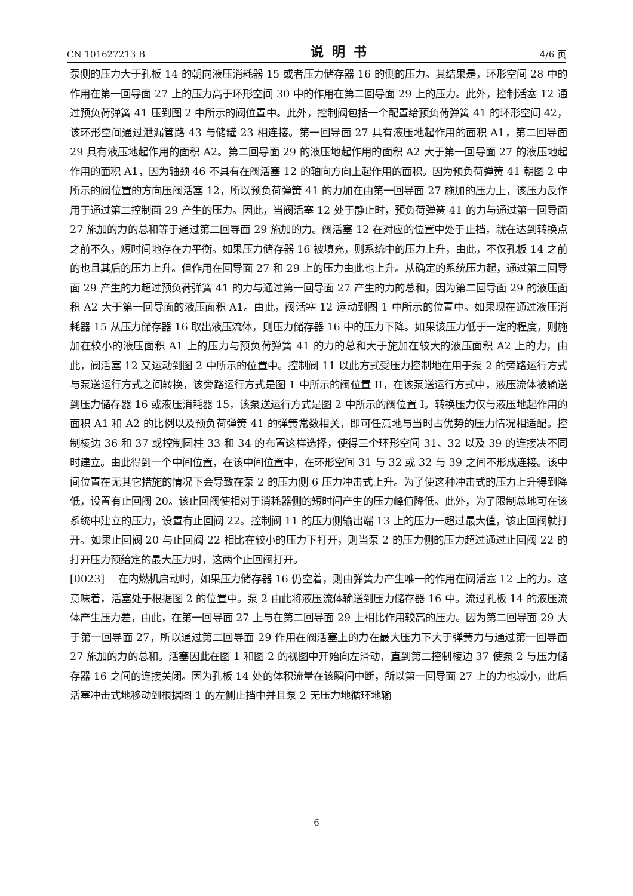CN 101627213 B 说明书 4/6 页
泵侧的压力大于孔板 14 的朝向液压消耗器 15 或者压力储存器 16 的侧的压力。其结果是，环形空间 28 中的作用在第一回导面 27 上的压力高于环形空间 30 中的作用在第二回导面 29 上的压力。此外，控制活塞 12 通过预负荷弹簧 41 压到图 2 中所示的阀位置中。此外，控制阀包括一个配置给预负荷弹簧 41 的环形空间 42，该环形空间通过泄漏管路 43 与储罐 23 相连接。第一回导面 27 具有液压地起作用的面积 A1，第二回导面 29 具有液压地起作用的面积 A2。第二回导面 29 的液压地起作用的面积 A2 大于第一回导面 27 的液压地起作用的面积 A1，因为轴颈 46 不具有在阀活塞 12 的轴向方向上起作用的面积。因为预负荷弹簧 41 朝图 2 中所示的阀位置的方向压阀活塞 12，所以预负荷弹簧 41 的力加在由第一回导面 27 施加的压力上，该压力反作用于通过第二控制面 29 产生的压力。因此，当阀活塞 12 处于静止时，预负荷弹簧 41 的力与通过第一回导面 27 施加的力的总和等于通过第二回导面 29 施加的力。阀活塞 12 在对应的位置中处于止挡，就在达到转换点之前不久，短时间地存在力平衡。如果压力储存器 16 被填充，则系统中的压力上升，由此，不仅孔板 14 之前的也且其后的压力上升。但作用在回导面 27 和 29 上的压力由此也上升。从确定的系统压力起，通过第二回导面 29 产生的力超过预负荷弹簧 41 的力与通过第一回导面 27 产生的力的总和，因为第二回导面 29 的液压面积 A2 大于第一回导面的液压面积 A1。由此，阀活塞 12 运动到图 1 中所示的位置中。如果现在通过液压消耗器 15 从压力储存器 16 取出液压流体，则压力储存器 16 中的压力下降。如果该压力低于一定的程度，则施加在较小的液压面积 A1 上的压力与预负荷弹簧 41 的力的总和大于施加在较大的液压面积 A2 上的力，由此，阀活塞 12 又运动到图 2 中所示的位置中。控制阀 11 以此方式受压力控制地在用于泵 2 的旁路运行方式与泵送运行方式之间转换，该旁路运行方式是图 1 中所示的阀位置 II，在该泵送运行方式中，液压流体被输送到压力储存器 16 或液压消耗器 15，该泵送运行方式是图 2 中所示的阀位置 I。转换压力仅与液压地起作用的面积 A1 和 A2 的比例以及预负荷弹簧 41 的弹簧常数相关，即可任意地与当时占优势的压力情况相适配。控制棱边 36 和 37 或控制圆柱 33 和 34 的布置这样选择，使得三个环形空间 31、32 以及 39 的连接决不同时建立。由此得到一个中间位置，在该中间位置中，在环形空间 31 与 32 或 32 与 39 之间不形成连接。该中间位置在无其它措施的情况下会导致在泵 2 的压力侧 6 压力冲击式上升。为了使这种冲击式的压力上升得到降低，设置有止回阀 20。该止回阀使相对于消耗器侧的短时间产生的压力峰值降低。此外，为了限制总地可在该系统中建立的压力，设置有止回阀 22。控制阀 11 的压力侧输出端 13 上的压力一超过最大值，该止回阀就打开。如果止回阀 20 与止回阀 22 相比在较小的压力下打开，则当泵 2 的压力侧的压力超过通过止回阀 22 的打开压力预给定的最大压力时，这两个止回阀打开。
[0023] 在内燃机启动时，如果压力储存器 16 仍空着，则由弹簧力产生唯一的作用在阀活塞 12 上的力。这意味着，活塞处于根据图 2 的位置中。泵 2 由此将液压流体输送到压力储存器 16 中。流过孔板 14 的液压流体产生压力差，由此，在第一回导面 27 上与在第二回导面 29 上相比作用较高的压力。因为第二回导面 29 大于第一回导面 27，所以通过第二回导面 29 作用在阀活塞上的力在最大压力下大于弹簧力与通过第一回导面 27 施加的力的总和。活塞因此在图 1 和图 2 的视图中开始向左滑动，直到第二控制棱边 37 使泵 2 与压力储存器 16 之间的连接关闭。因为孔板 14 处的体积流量在该瞬间中断，所以第一回导面 27 上的力也减小，此后活塞冲击式地移动到根据图 1 的左侧止挡中并且泵 2 无压力地循环地输
6